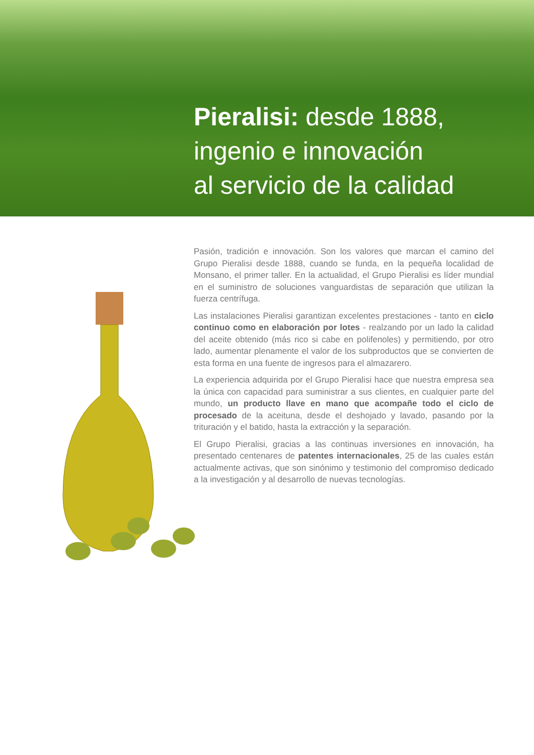Pieralisi: desde 1888,
ingenio e innovación
al servicio de la calidad
Pasión, tradición e innovación. Son los valores que marcan el camino del Grupo Pieralisi desde 1888, cuando se funda, en la pequeña localidad de Monsano, el primer taller. En la actualidad, el Grupo Pieralisi es líder mundial en el suministro de soluciones vanguardistas de separación que utilizan la fuerza centrífuga.
Las instalaciones Pieralisi garantizan excelentes prestaciones - tanto en ciclo continuo como en elaboración por lotes - realzando por un lado la calidad del aceite obtenido (más rico si cabe en polifenoles) y permitiendo, por otro lado, aumentar plenamente el valor de los subproductos que se convierten de esta forma en una fuente de ingresos para el almazarero.
La experiencia adquirida por el Grupo Pieralisi hace que nuestra empresa sea la única con capacidad para suministrar a sus clientes, en cualquier parte del mundo, un producto llave en mano que acompañe todo el ciclo de procesado de la aceituna, desde el deshojado y lavado, pasando por la trituración y el batido, hasta la extracción y la separación.
El Grupo Pieralisi, gracias a las continuas inversiones en innovación, ha presentado centenares de patentes internacionales, 25 de las cuales están actualmente activas, que son sinónimo y testimonio del compromiso dedicado a la investigación y al desarrollo de nuevas tecnologías.